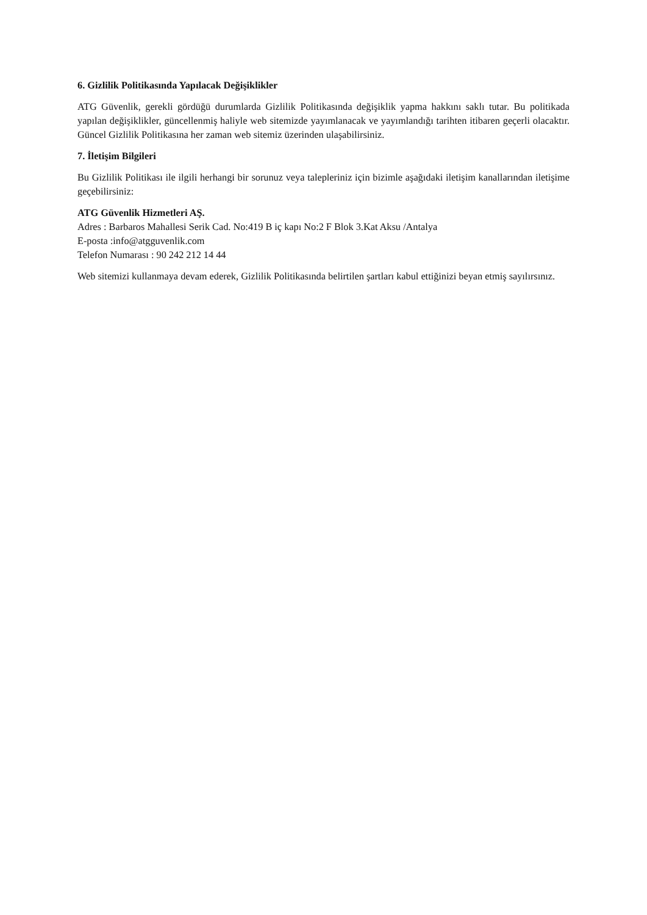6. Gizlilik Politikasında Yapılacak Değişiklikler
ATG Güvenlik, gerekli gördüğü durumlarda Gizlilik Politikasında değişiklik yapma hakkını saklı tutar. Bu politikada yapılan değişiklikler, güncellenmiş haliyle web sitemizde yayımlanacak ve yayımlandığı tarihten itibaren geçerli olacaktır. Güncel Gizlilik Politikasına her zaman web sitemiz üzerinden ulaşabilirsiniz.
7. İletişim Bilgileri
Bu Gizlilik Politikası ile ilgili herhangi bir sorunuz veya talepleriniz için bizimle aşağıdaki iletişim kanallarından iletişime geçebilirsiniz:
ATG Güvenlik Hizmetleri AŞ.
Adres : Barbaros Mahallesi Serik Cad. No:419 B iç kapı No:2 F Blok 3.Kat Aksu /Antalya
E-posta :info@atgguvenlik.com
Telefon Numarası : 90 242 212 14 44
Web sitemizi kullanmaya devam ederek, Gizlilik Politikasında belirtilen şartları kabul ettiğinizi beyan etmiş sayılırsınız.